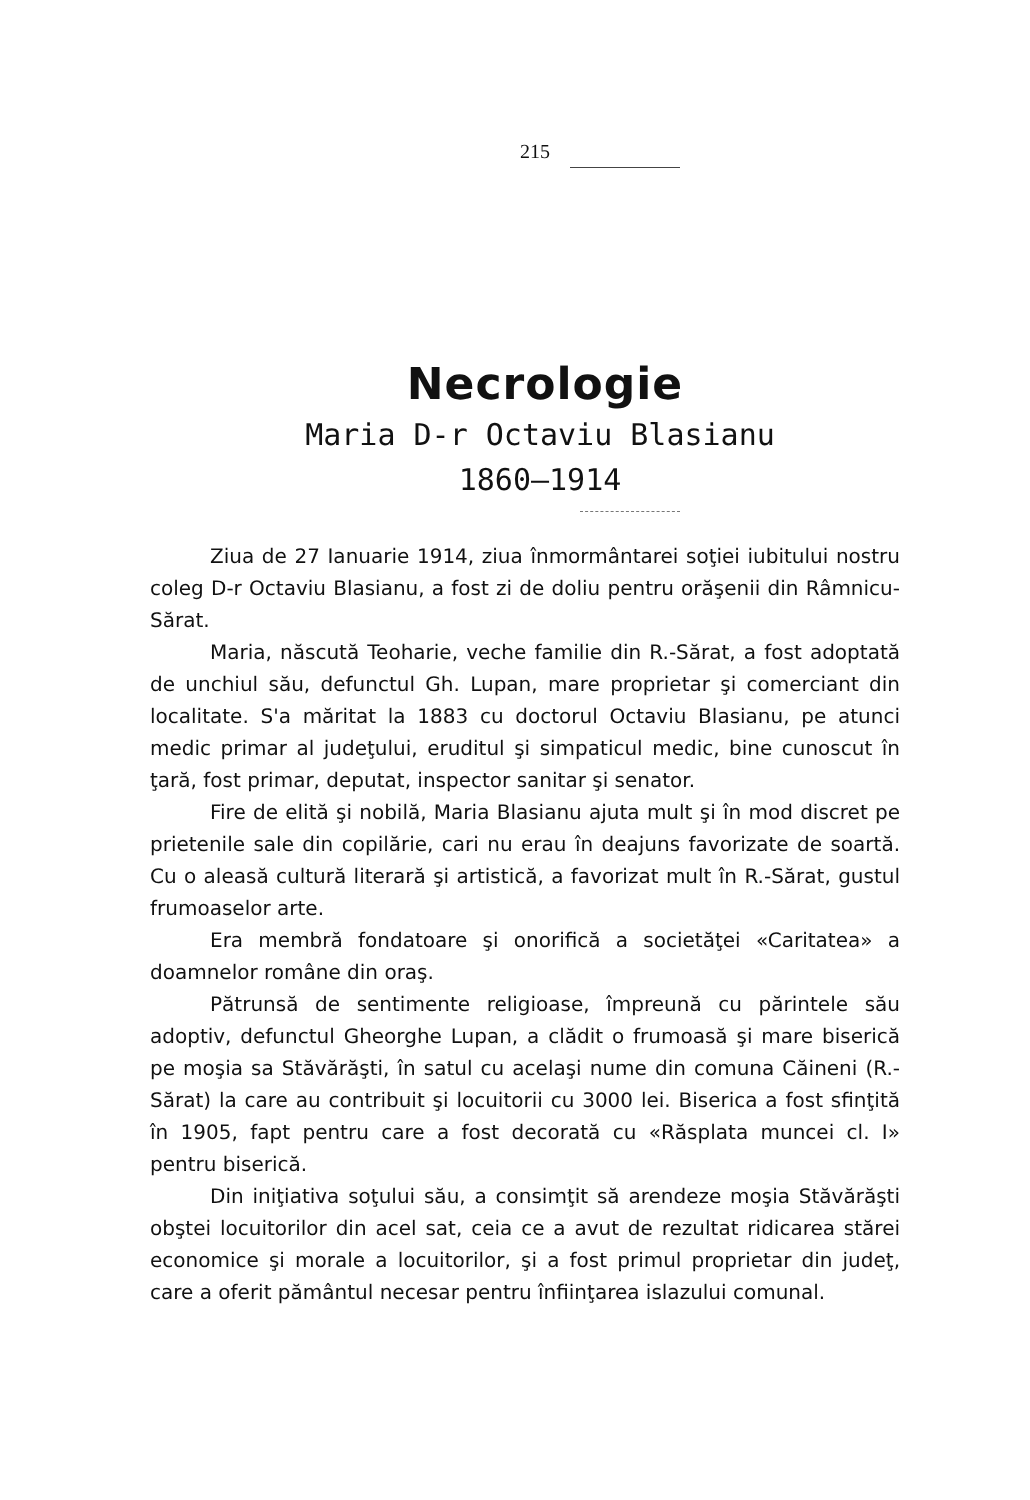215
Necrologie
Maria D-r Octaviu Blasianu
1860—1914
Ziua de 27 Ianuarie 1914, ziua înmormântarei soţiei iubitului nostru coleg D-r Octaviu Blasianu, a fost zi de doliu pentru orăşenii din Râmnicu-Sărat.
Maria, născută Teoharie, veche familie din R.-Sărat, a fost adoptată de unchiul său, defunctul Gh. Lupan, mare proprietar şi comerciant din localitate. S'a măritat la 1883 cu doctorul Octaviu Blasianu, pe atunci medic primar al judeţului, eruditul şi simpaticul medic, bine cunoscut în ţară, fost primar, deputat, inspector sanitar şi senator.
Fire de elită şi nobilă, Maria Blasianu ajuta mult şi în mod discret pe prietenile sale din copilărie, cari nu erau în deajuns favorizate de soartă. Cu o aleasă cultură literară şi artistică, a favorizat mult în R.-Sărat, gustul frumoaselor arte.
Era membră fondatoare şi onorifică a societăţei «Caritatea» a doamnelor române din oraş.
Pătrunsă de sentimente religioase, împreună cu părintele său adoptiv, defunctul Gheorghe Lupan, a clădit o frumoasă şi mare biserică pe moşia sa Stăvărăşti, în satul cu acelaşi nume din comuna Căineni (R.-Sărat) la care au contribuit şi locuitorii cu 3000 lei. Biserica a fost sfinţită în 1905, fapt pentru care a fost decorată cu «Răsplata muncei cl. I» pentru biserică.
Din iniţiativa soţului său, a consimţit să arendeze moşia Stăvărăşti obştei locuitorilor din acel sat, ceia ce a avut de rezultat ridicarea stărei economice şi morale a locuitorilor, şi a fost primul proprietar din judeţ, care a oferit pământul necesar pentru înfiinţarea islazului comunal.